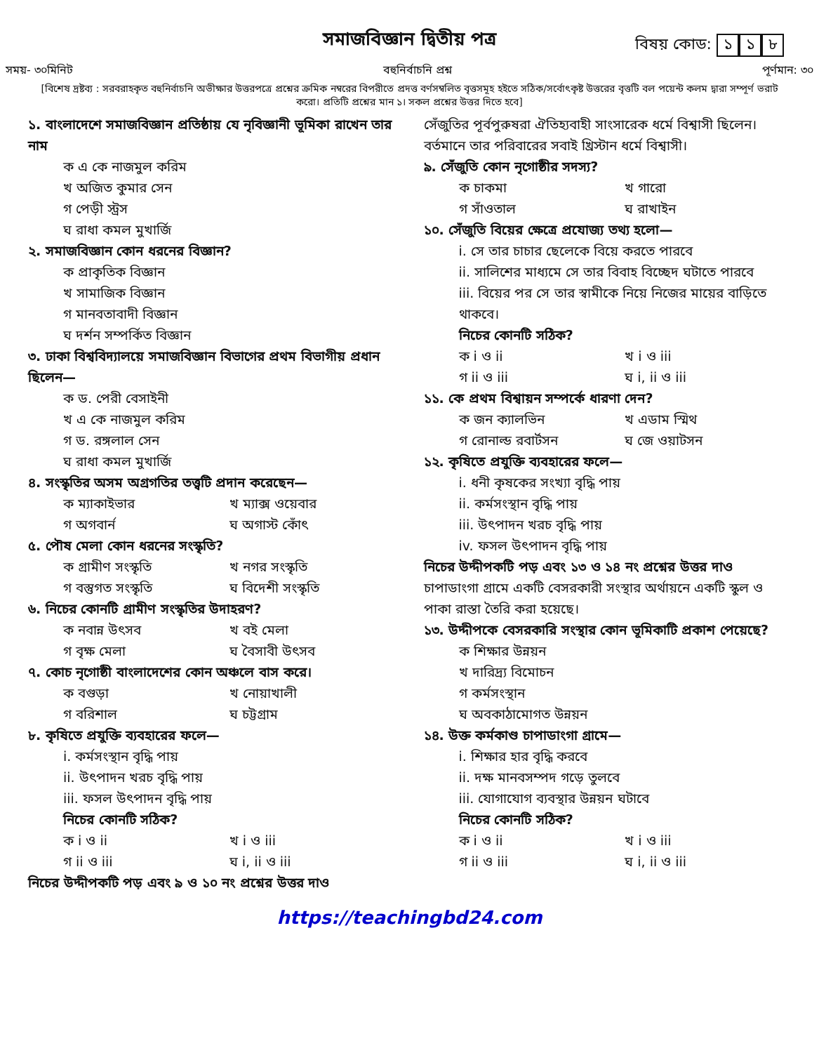সমাজবিজ্ঞান দ্বিতীয় পত্র
বিষয় কোড: ১ ১ ৮
সময়- ৩০মিনিট বহুনির্বাচনি প্রশ্ন পূর্ণমান: ৩০
[বিশেষ দ্রষ্টব্য : সরবরাহকৃত বহুনির্বাচনি অভীক্ষার উত্তরপত্রে প্রশ্নের ক্রমিক নম্বরের বিপরীতে প্রদত্ত বর্ণসম্বলিত বৃত্তসমূহ হইতে সঠিক/সর্বোৎকৃষ্ট উত্তরের বৃত্তটি বল পয়েন্ট কলম দ্বারা সম্পূর্ণ ভরাট করো। প্রতিটি প্রশ্নের মান ১। সকল প্রশ্নের উত্তর দিতে হবে]
১. বাংলাদেশে সমাজবিজ্ঞান প্রতিষ্ঠায় যে নৃবিজ্ঞানী ভূমিকা রাখেন তার নাম
ক এ কে নাজমুল করিম
খ অজিত কুমার সেন
গ পেড়ী স্ট্রস
ঘ রাধা কমল মুখার্জি
২. সমাজবিজ্ঞান কোন ধরনের বিজ্ঞান?
ক প্রাকৃতিক বিজ্ঞান
খ সামাজিক বিজ্ঞান
গ মানবতাবাদী বিজ্ঞান
ঘ দর্শন সম্পর্কিত বিজ্ঞান
৩. ঢাকা বিশ্ববিদ্যালয়ে সমাজবিজ্ঞান বিভাগের প্রথম বিভাগীয় প্রধান ছিলেন—
ক ড. পেরী বেসাইনী
খ এ কে নাজমুল করিম
গ ড. রঙ্গলাল সেন
ঘ রাধা কমল মুখার্জি
৪. সংস্কৃতির অসম অগ্রগতির তত্ত্বটি প্রদান করেছেন—
ক ম্যাকাইভার খ ম্যাক্স ওয়েবার গ অগবার্ন ঘ অগাস্ট কোঁৎ
৫. পৌষ মেলা কোন ধরনের সংস্কৃতি?
ক গ্রামীণ সংস্কৃতি খ নগর সংস্কৃতি গ বস্তুগত সংস্কৃতি ঘ বিদেশী সংস্কৃতি
৬. নিচের কোনটি গ্রামীণ সংস্কৃতির উদাহরণ?
ক নবান্ন উৎসব খ বই মেলা গ বৃক্ষ মেলা ঘ বৈসাবী উৎসব
৭. কোচ নৃগোষ্ঠী বাংলাদেশের কোন অঞ্চলে বাস করে।
ক বগুড়া খ নোয়াখালী গ বরিশাল ঘ চট্টগ্রাম
৮. কৃষিতে প্রযুক্তি ব্যবহারের ফলে—
i. কর্মসংস্থান বৃদ্ধি পায়
ii. উৎপাদন খরচ বৃদ্ধি পায়
iii. ফসল উৎপাদন বৃদ্ধি পায়
নিচের কোনটি সঠিক?
ক i ও ii খ i ও iii গ ii ও iii ঘ i, ii ও iii
নিচের উদ্দীপকটি পড় এবং ৯ ও ১০ নং প্রশ্নের উত্তর দাও
সেঁজুতির পূর্বপুরুষরা ঐতিহ্যবাহী সাংসারেক ধর্মে বিশ্বাসী ছিলেন। বর্তমানে তার পরিবারের সবাই খ্রিস্টান ধর্মে বিশ্বাসী।
৯. সেঁজুতি কোন নৃগোষ্ঠীর সদস্য?
ক চাকমা খ গারো গ সাঁওতাল ঘ রাখাইন
১০. সেঁজুতি বিয়ের ক্ষেত্রে প্রযোজ্য তথ্য হলো—
i. সে তার চাচার ছেলেকে বিয়ে করতে পারবে
ii. সালিশের মাধ্যমে সে তার বিবাহ বিচ্ছেদ ঘটাতে পারবে
iii. বিয়ের পর সে তার স্বামীকে নিয়ে নিজের মায়ের বাড়িতে থাকবে।
নিচের কোনটি সঠিক?
ক i ও ii খ i ও iii গ ii ও iii ঘ i, ii ও iii
১১. কে প্রথম বিশ্বায়ন সম্পর্কে ধারণা দেন?
ক জন ক্যালভিন খ এডাম স্মিথ গ রোনাল্ড রবার্টসন ঘ জে ওয়াটসন
১২. কৃষিতে প্রযুক্তি ব্যবহারের ফলে—
i. ধনী কৃষকের সংখ্যা বৃদ্ধি পায়
ii. কর্মসংস্থান বৃদ্ধি পায়
iii. উৎপাদন খরচ বৃদ্ধি পায়
iv. ফসল উৎপাদন বৃদ্ধি পায়
নিচের উদ্দীপকটি পড় এবং ১৩ ও ১৪ নং প্রশ্নের উত্তর দাও
চাপাডাংগা গ্রামে একটি বেসরকারী সংস্থার অর্থায়নে একটি স্কুল ও পাকা রাস্তা তৈরি করা হয়েছে।
১৩. উদ্দীপকে বেসরকারি সংস্থার কোন ভূমিকাটি প্রকাশ পেয়েছে?
ক শিক্ষার উন্নয়ন
খ দারিদ্র্য বিমোচন
গ কর্মসংস্থান
ঘ অবকাঠামোগত উন্নয়ন
১৪. উক্ত কর্মকাণ্ড চাপাডাংগা গ্রামে—
i. শিক্ষার হার বৃদ্ধি করবে
ii. দক্ষ মানবসম্পদ গড়ে তুলবে
iii. যোগাযোগ ব্যবস্থার উন্নয়ন ঘটাবে
নিচের কোনটি সঠিক?
ক i ও ii খ i ও iii গ ii ও iii ঘ i, ii ও iii
https://teachingbd24.com